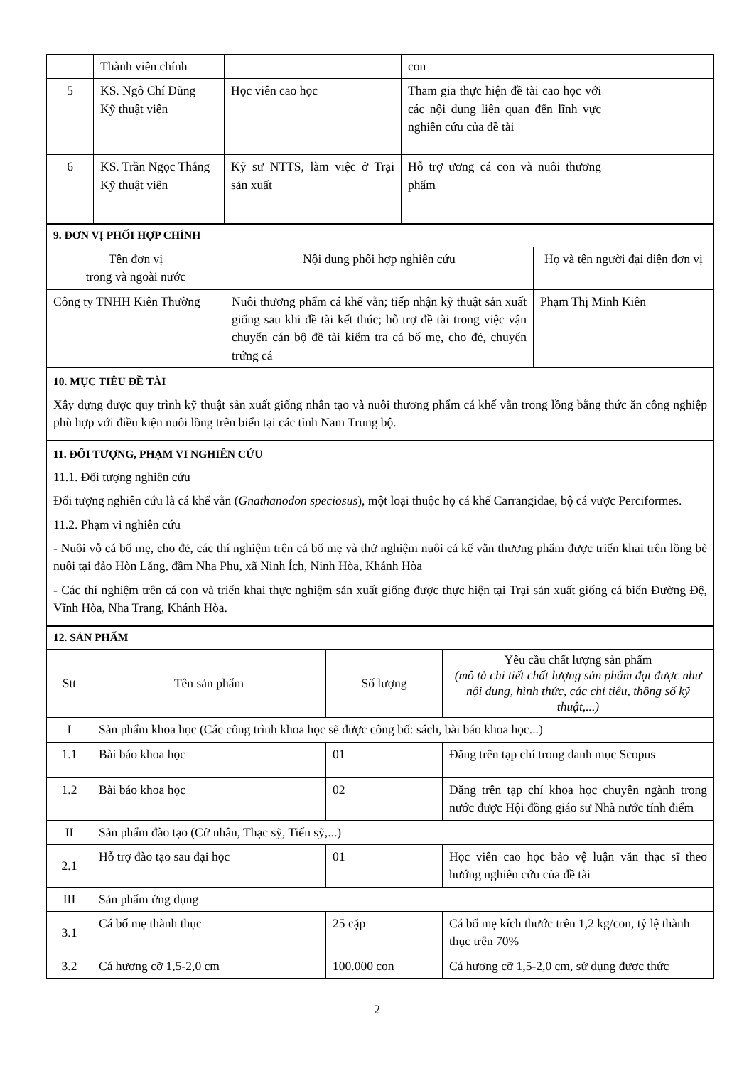| | Thành viên chính | | con | |
| 5 | KS. Ngô Chí Dũng Kỹ thuật viên | Học viên cao học | Tham gia thực hiện đề tài cao học với các nội dung liên quan đến lĩnh vực nghiên cứu của đề tài | |
| 6 | KS. Trần Ngọc Thắng Kỹ thuật viên | Kỹ sư NTTS, làm việc ở Trại sản xuất | Hỗ trợ ương cá con và nuôi thương phẩm | |
| 9. ĐƠN VỊ PHỐI HỢP CHÍNH | | |
| Tên đơn vị trong và ngoài nước | Nội dung phối hợp nghiên cứu | Họ và tên người đại diện đơn vị |
| Công ty TNHH Kiên Thường | Nuôi thương phẩm cá khế vằn; tiếp nhận kỹ thuật sản xuất giống sau khi đề tài kết thúc; hỗ trợ đề tài trong việc vận chuyển cán bộ đề tài kiểm tra cá bố mẹ, cho đẻ, chuyển trứng cá | Phạm Thị Minh Kiên |
| 10. MỤC TIÊU ĐỀ TÀI Xây dựng được quy trình kỹ thuật sản xuất giống nhân tạo và nuôi thương phẩm cá khế vằn trong lồng bằng thức ăn công nghiệp phù hợp với điều kiện nuôi lồng trên biển tại các tỉnh Nam Trung bộ. | | |
| 11. ĐỐI TƯỢNG, PHẠM VI NGHIÊN CỨU 11.1. Đối tượng nghiên cứu Đối tượng nghiên cứu là cá khế vằn ( Gnathanodon speciosus ), một loại thuộc họ cá khế Carrangidae, bộ cá vược Perciformes. 11.2. Phạm vi nghiên cứu - Nuôi vỗ cá bố mẹ, cho đẻ, các thí nghiệm trên cá bố mẹ và thử nghiệm nuôi cá kế vằn thương phẩm được triển khai trên lồng bè nuôi tại đảo Hòn Lăng, đầm Nha Phu, xã Ninh Ích, Ninh Hòa, Khánh Hòa - Các thí nghiệm trên cá con và triển khai thực nghiệm sản xuất giống được thực hiện tại Trại sản xuất giống cá biển Đường Đệ, Vĩnh Hòa, Nha Trang, Khánh Hòa. | | |
| 12. SẢN PHẨM | | | |
| Stt | Tên sản phẩm | Số lượng | Yêu cầu chất lượng sản phẩm (mô tả chi tiết chất lượng sản phẩm đạt được như nội dung, hình thức, các chỉ tiêu, thông số kỹ thuật,...) |
| I | Sản phẩm khoa học (Các công trình khoa học sẽ được công bố: sách, bài báo khoa học...) | | |
| 1.1 | Bài báo khoa học | 01 | Đăng trên tạp chí trong danh mục Scopus |
| 1.2 | Bài báo khoa học | 02 | Đăng trên tạp chí khoa học chuyên ngành trong nước được Hội đồng giáo sư Nhà nước tính điểm |
| II | Sản phẩm đào tạo (Cử nhân, Thạc sỹ, Tiến sỹ,...) | | |
| 2.1 | Hỗ trợ đào tạo sau đại học | 01 | Học viên cao học bảo vệ luận văn thạc sĩ theo hướng nghiên cứu của đề tài |
| III | Sản phẩm ứng dụng | | |
| 3.1 | Cá bố mẹ thành thục | 25 cặp | Cá bố mẹ kích thước trên 1,2 kg/con, tỷ lệ thành thục trên 70% |
| 3.2 | Cá hương cỡ 1,5-2,0 cm | 100.000 con | Cá hương cỡ 1,5-2,0 cm, sử dụng được thức |
2